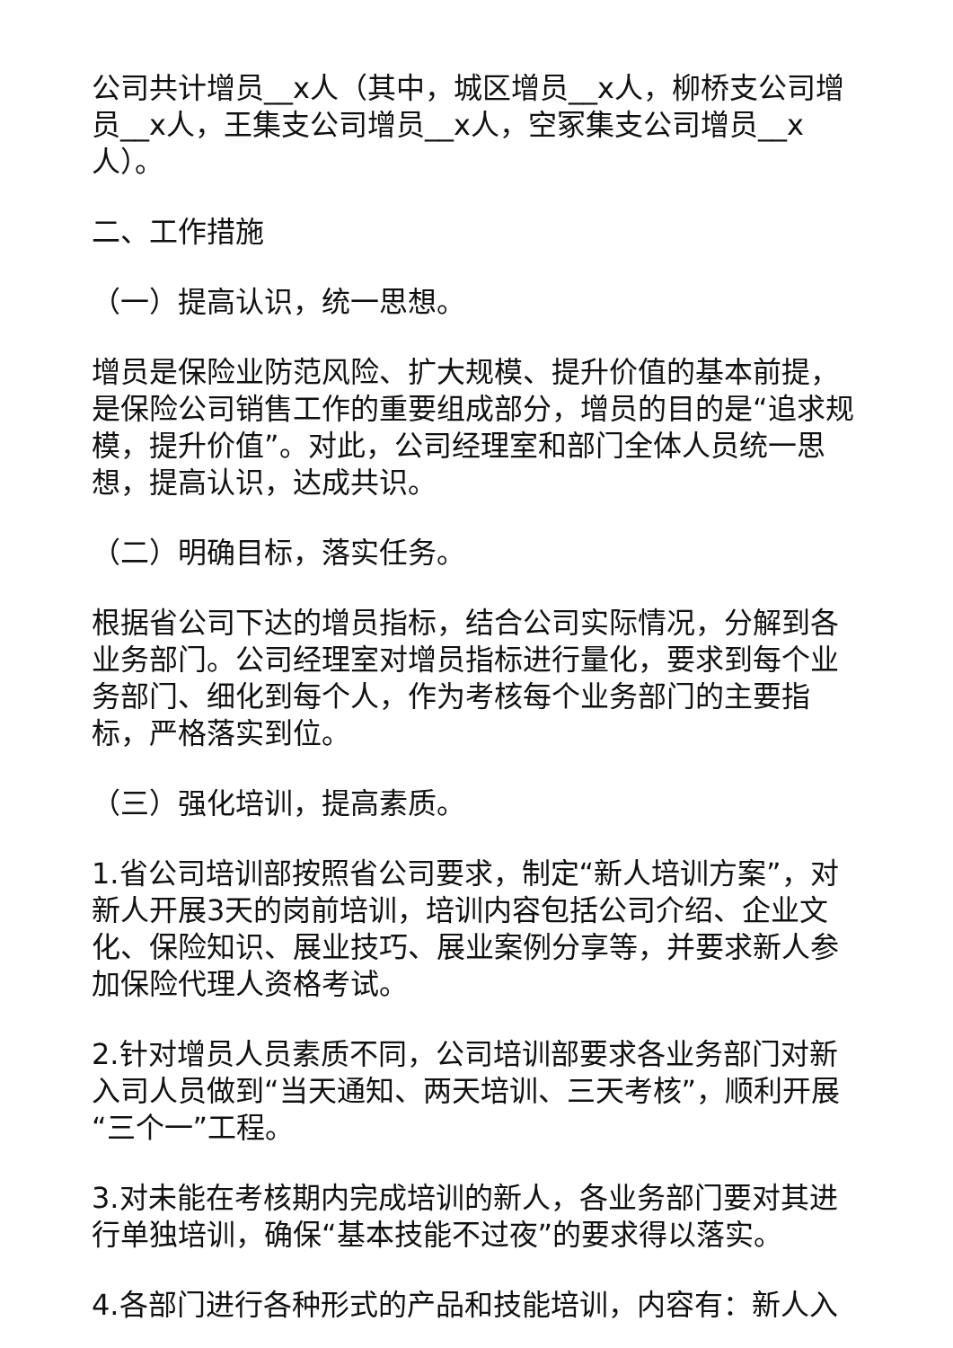公司共计增员__x人（其中，城区增员__x人，柳桥支公司增员__x人，王集支公司增员__x人，空冢集支公司增员__x人）。
二、工作措施
（一）提高认识，统一思想。
增员是保险业防范风险、扩大规模、提升价值的基本前提，是保险公司销售工作的重要组成部分，增员的目的是“追求规模，提升价值”。对此，公司经理室和部门全体人员统一思想，提高认识，达成共识。
（二）明确目标，落实任务。
根据省公司下达的增员指标，结合公司实际情况，分解到各业务部门。公司经理室对增员指标进行量化，要求到每个业务部门、细化到每个人，作为考核每个业务部门的主要指标，严格落实到位。
（三）强化培训，提高素质。
1.省公司培训部按照省公司要求，制定“新人培训方案”，对新人开展3天的岗前培训，培训内容包括公司介绍、企业文化、保险知识、展业技巧、展业案例分享等，并要求新人参加保险代理人资格考试。
2.针对增员人员素质不同，公司培训部要求各业务部门对新入司人员做到“当天通知、两天培训、三天考核”，顺利开展“三个一”工程。
3.对未能在考核期内完成培训的新人，各业务部门要对其进行单独培训，确保“基本技能不过夜”的要求得以落实。
4.各部门进行各种形式的产品和技能培训，内容有：新人入